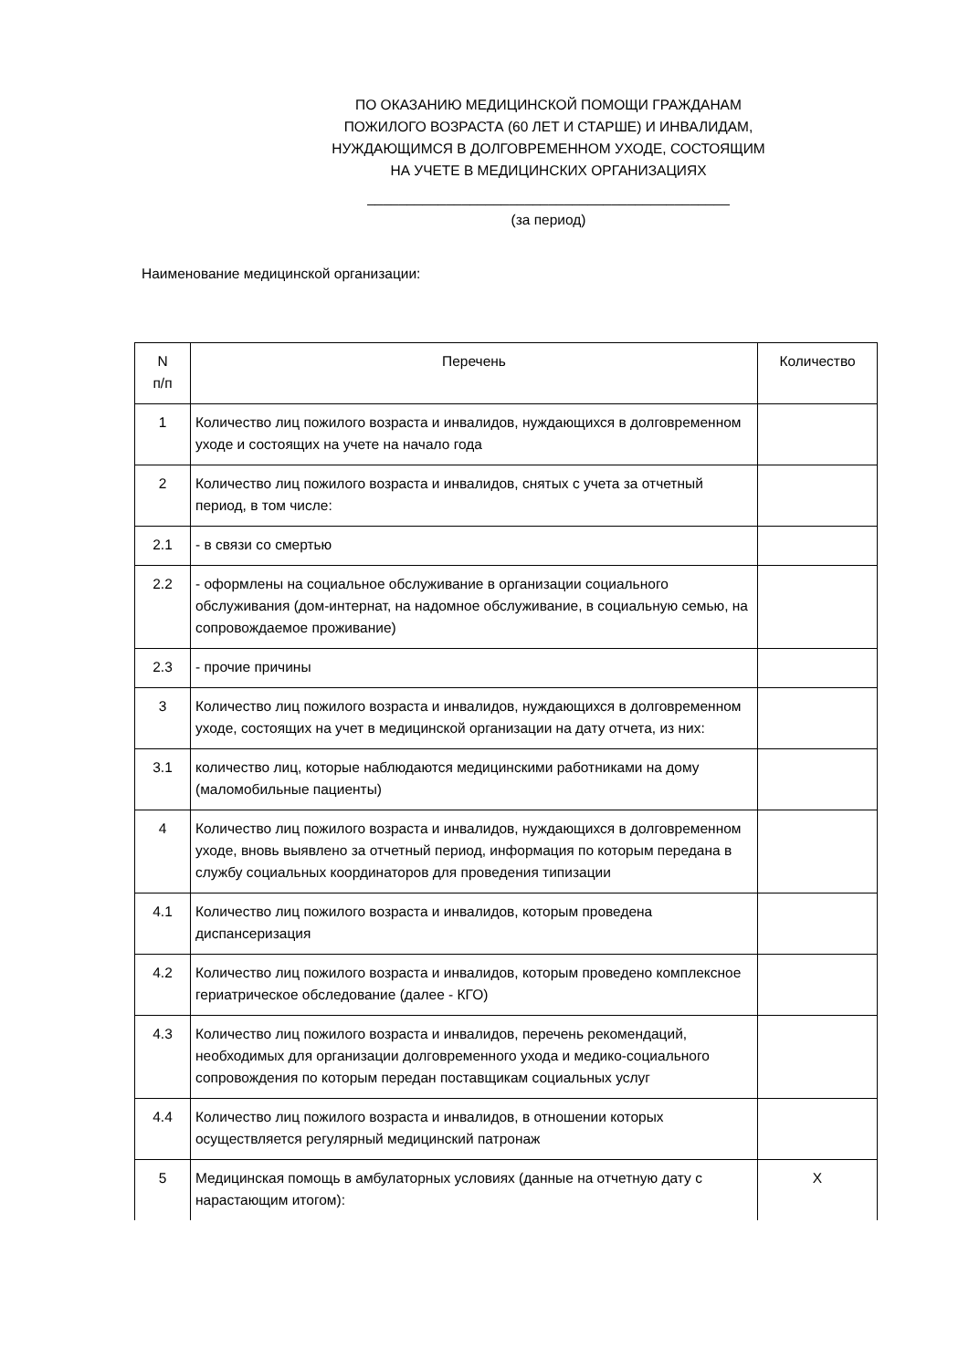ПО ОКАЗАНИЮ МЕДИЦИНСКОЙ ПОМОЩИ ГРАЖДАНАМ
ПОЖИЛОГО ВОЗРАСТА (60 ЛЕТ И СТАРШЕ) И ИНВАЛИДАМ,
НУЖДАЮЩИМСЯ В ДОЛГОВРЕМЕННОМ УХОДЕ, СОСТОЯЩИМ
НА УЧЕТЕ В МЕДИЦИНСКИХ ОРГАНИЗАЦИЯХ
______________________________________________
(за период)
Наименование медицинской организации:
| N п/п | Перечень | Количество |
| 1 | Количество лиц пожилого возраста и инвалидов, нуждающихся в долговременном уходе и состоящих на учете на начало года | |
| 2 | Количество лиц пожилого возраста и инвалидов, снятых с учета за отчетный период, в том числе: | |
| 2.1 | - в связи со смертью | |
| 2.2 | - оформлены на социальное обслуживание в организации социального обслуживания (дом-интернат, на надомное обслуживание, в социальную семью, на сопровождаемое проживание) | |
| 2.3 | - прочие причины | |
| 3 | Количество лиц пожилого возраста и инвалидов, нуждающихся в долговременном уходе, состоящих на учет в медицинской организации на дату отчета, из них: | |
| 3.1 | количество лиц, которые наблюдаются медицинскими работниками на дому (маломобильные пациенты) | |
| 4 | Количество лиц пожилого возраста и инвалидов, нуждающихся в долговременном уходе, вновь выявлено за отчетный период, информация по которым передана в службу социальных координаторов для проведения типизации | |
| 4.1 | Количество лиц пожилого возраста и инвалидов, которым проведена диспансеризация | |
| 4.2 | Количество лиц пожилого возраста и инвалидов, которым проведено комплексное гериатрическое обследование (далее - КГО) | |
| 4.3 | Количество лиц пожилого возраста и инвалидов, перечень рекомендаций, необходимых для организации долговременного ухода и медико-социального сопровождения по которым передан поставщикам социальных услуг | |
| 4.4 | Количество лиц пожилого возраста и инвалидов, в отношении которых осуществляется регулярный медицинский патронаж | |
| 5 | Медицинская помощь в амбулаторных условиях (данные на отчетную дату с нарастающим итогом): | X |